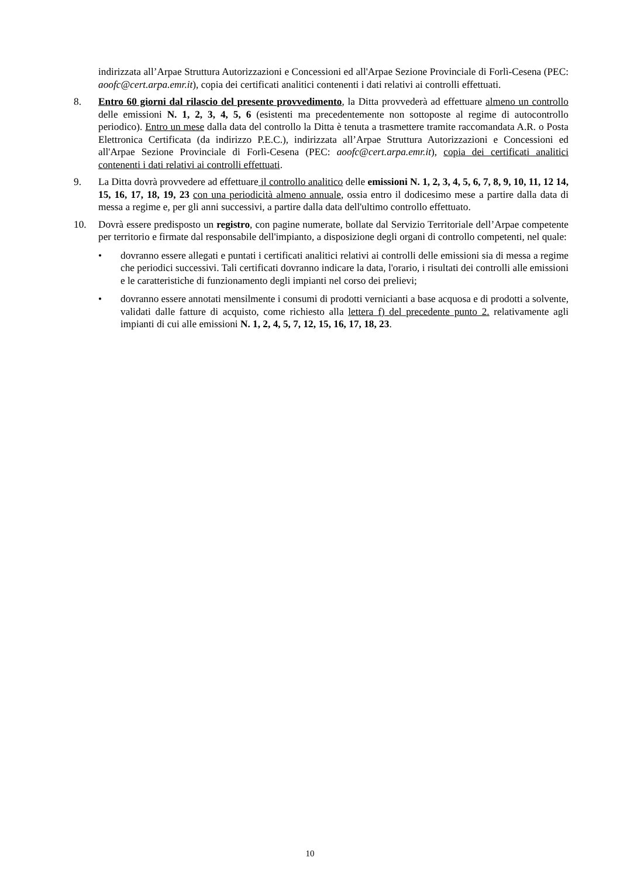indirizzata all’Arpae Struttura Autorizzazioni e Concessioni ed all'Arpae Sezione Provinciale di Forlì-Cesena (PEC: aoofc@cert.arpa.emr.it), copia dei certificati analitici contenenti i dati relativi ai controlli effettuati.
8. Entro 60 giorni dal rilascio del presente provvedimento, la Ditta provvederà ad effettuare almeno un controllo delle emissioni N. 1, 2, 3, 4, 5, 6 (esistenti ma precedentemente non sottoposte al regime di autocontrollo periodico). Entro un mese dalla data del controllo la Ditta è tenuta a trasmettere tramite raccomandata A.R. o Posta Elettronica Certificata (da indirizzo P.E.C.), indirizzata all’Arpae Struttura Autorizzazioni e Concessioni ed all'Arpae Sezione Provinciale di Forlì-Cesena (PEC: aoofc@cert.arpa.emr.it), copia dei certificati analitici contenenti i dati relativi ai controlli effettuati.
9. La Ditta dovrà provvedere ad effettuare il controllo analitico delle emissioni N. 1, 2, 3, 4, 5, 6, 7, 8, 9, 10, 11, 12 14, 15, 16, 17, 18, 19, 23 con una periodicità almeno annuale, ossia entro il dodicesimo mese a partire dalla data di messa a regime e, per gli anni successivi, a partire dalla data dell'ultimo controllo effettuato.
10. Dovrà essere predisposto un registro, con pagine numerate, bollate dal Servizio Territoriale dell’Arpae competente per territorio e firmate dal responsabile dell'impianto, a disposizione degli organi di controllo competenti, nel quale:
• dovranno essere allegati e puntati i certificati analitici relativi ai controlli delle emissioni sia di messa a regime che periodici successivi. Tali certificati dovranno indicare la data, l'orario, i risultati dei controlli alle emissioni e le caratteristiche di funzionamento degli impianti nel corso dei prelievi;
• dovranno essere annotati mensilmente i consumi di prodotti vernicianti a base acquosa e di prodotti a solvente, validati dalle fatture di acquisto, come richiesto alla lettera f) del precedente punto 2. relativamente agli impianti di cui alle emissioni N. 1, 2, 4, 5, 7, 12, 15, 16, 17, 18, 23.
10